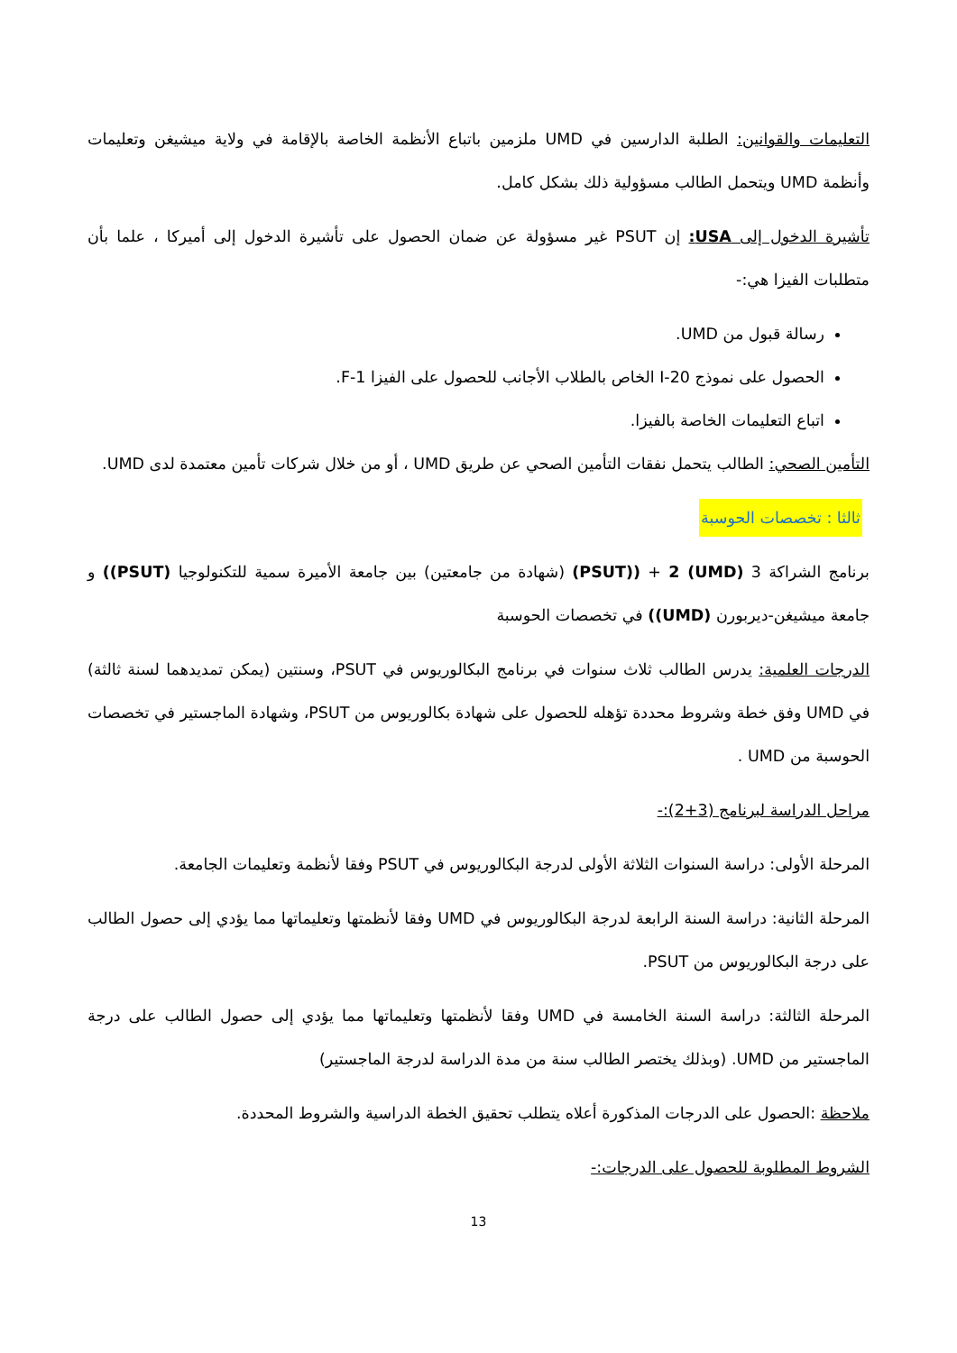التعليمات والقوانين: الطلبة الدارسين في UMD ملزمين باتباع الأنظمة الخاصة بالإقامة في ولاية ميشيغن وتعليمات وأنظمة UMD ويتحمل الطالب مسؤولية ذلك بشكل كامل.
تأشيرة الدخول إلى USA: إن PSUT غير مسؤولة عن ضمان الحصول على تأشيرة الدخول إلى أميركا ، علما بأن متطلبات الفيزا هي:-
رسالة قبول من UMD.
الحصول على نموذج I-20 الخاص بالطلاب الأجانب للحصول على الفيزا F-1.
اتباع التعليمات الخاصة بالفيزا.
التأمين الصحي: الطالب يتحمل نفقات التأمين الصحي عن طريق UMD ، أو من خلال شركات تأمين معتمدة لدى UMD.
ثالثا : تخصصات الحوسبة
برنامج الشراكة 3 (UMD) 2 + ((PSUT) (شهادة من جامعتين) بين جامعة الأميرة سمية للتكنولوجيا (PSUT)) و جامعة ميشيغن-ديربورن (UMD)) في تخصصات الحوسبة
الدرجات العلمية: يدرس الطالب ثلاث سنوات في برنامج البكالوريوس في PSUT، وسنتين (يمكن تمديدهما لسنة ثالثة) في UMD وفق خطة وشروط محددة تؤهله للحصول على شهادة بكالوريوس من PSUT، وشهادة الماجستير في تخصصات الحوسبة من UMD .
مراحل الدراسة لبرنامج (3+2):-
المرحلة الأولى: دراسة السنوات الثلاثة الأولى لدرجة البكالوريوس في PSUT وفقا لأنظمة وتعليمات الجامعة.
المرحلة الثانية: دراسة السنة الرابعة لدرجة البكالوريوس في UMD وفقا لأنظمتها وتعليماتها مما يؤدي إلى حصول الطالب على درجة البكالوريوس من PSUT.
المرحلة الثالثة: دراسة السنة الخامسة في UMD وفقا لأنظمتها وتعليماتها مما يؤدي إلى حصول الطالب على درجة الماجستير من UMD. (وبذلك يختصر الطالب سنة من مدة الدراسة لدرجة الماجستير)
ملاحظة :الحصول على الدرجات المذكورة أعلاه يتطلب تحقيق الخطة الدراسية والشروط المحددة.
الشروط المطلوبة للحصول على الدرجات:-
13